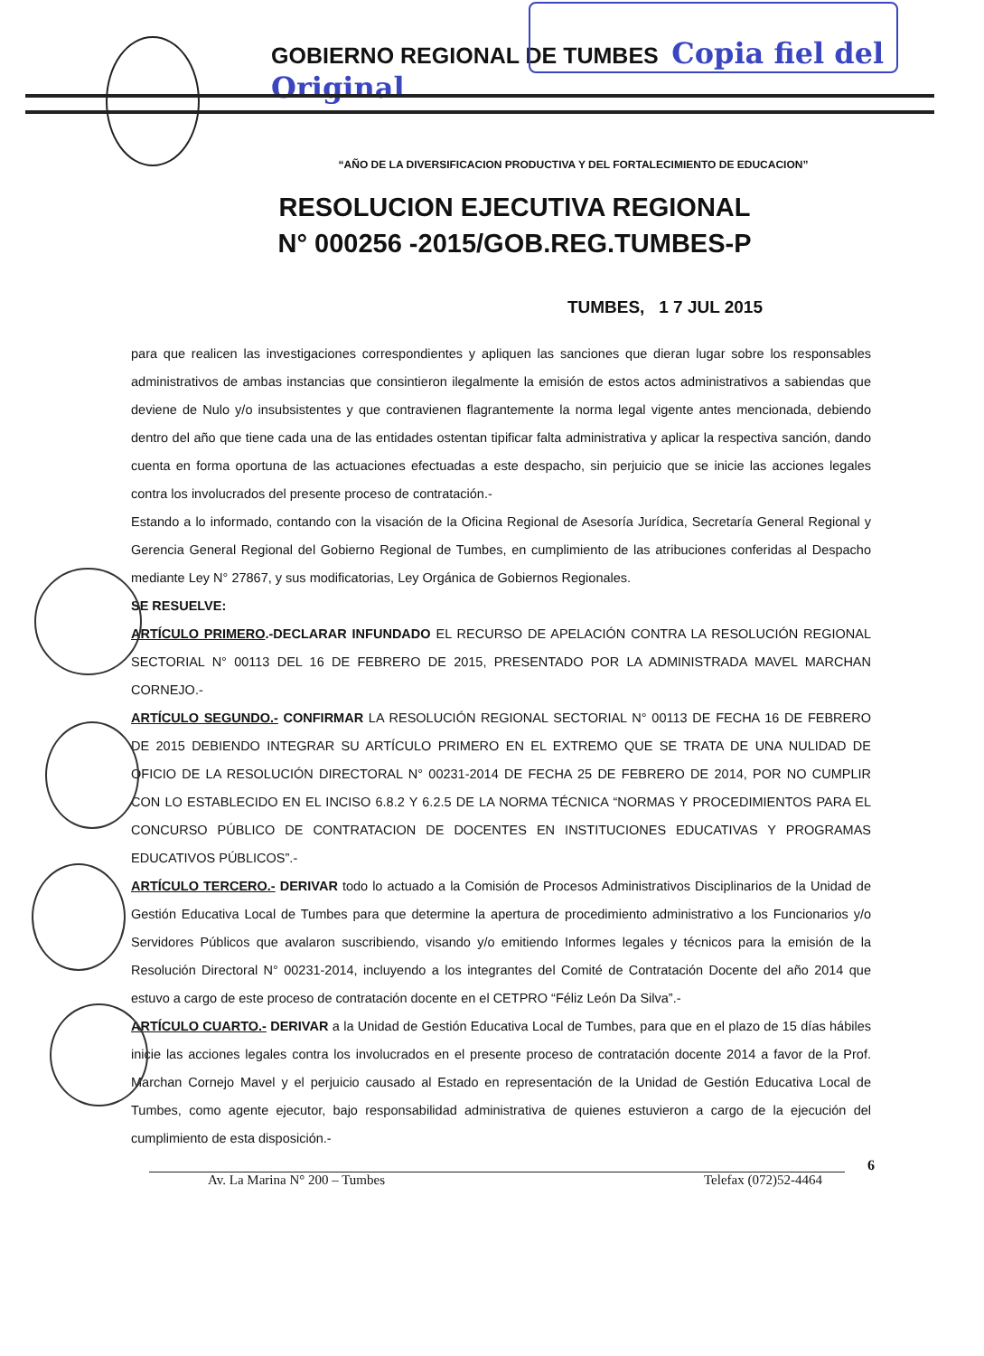GOBIERNO REGIONAL DE TUMBES Copia fiel del Original
“AÑO DE LA DIVERSIFICACION PRODUCTIVA Y DEL FORTALECIMIENTO DE EDUCACION”
RESOLUCION EJECUTIVA REGIONAL
N° 000256 -2015/GOB.REG.TUMBES-P
TUMBES, 1 7 JUL 2015
para que realicen las investigaciones correspondientes y apliquen las sanciones que dieran lugar sobre los responsables administrativos de ambas instancias que consintieron ilegalmente la emisión de estos actos administrativos a sabiendas que deviene de Nulo y/o insubsistentes y que contravienen flagrantemente la norma legal vigente antes mencionada, debiendo dentro del año que tiene cada una de las entidades ostentan tipificar falta administrativa y aplicar la respectiva sanción, dando cuenta en forma oportuna de las actuaciones efectuadas a este despacho, sin perjuicio que se inicie las acciones legales contra los involucrados del presente proceso de contratación.-
Estando a lo informado, contando con la visación de la Oficina Regional de Asesoría Jurídica, Secretaría General Regional y Gerencia General Regional del Gobierno Regional de Tumbes, en cumplimiento de las atribuciones conferidas al Despacho mediante Ley N° 27867, y sus modificatorias, Ley Orgánica de Gobiernos Regionales.
SE RESUELVE:
ARTÍCULO PRIMERO.-DECLARAR INFUNDADO EL RECURSO DE APELACIÓN CONTRA LA RESOLUCIÓN REGIONAL SECTORIAL N° 00113 DEL 16 DE FEBRERO DE 2015, PRESENTADO POR LA ADMINISTRADA MAVEL MARCHAN CORNEJO.-
ARTÍCULO SEGUNDO.- CONFIRMAR LA RESOLUCIÓN REGIONAL SECTORIAL N° 00113 DE FECHA 16 DE FEBRERO DE 2015 DEBIENDO INTEGRAR SU ARTÍCULO PRIMERO EN EL EXTREMO QUE SE TRATA DE UNA NULIDAD DE OFICIO DE LA RESOLUCIÓN DIRECTORAL N° 00231-2014 DE FECHA 25 DE FEBRERO DE 2014, POR NO CUMPLIR CON LO ESTABLECIDO EN EL INCISO 6.8.2 Y 6.2.5 DE LA NORMA TÉCNICA “NORMAS Y PROCEDIMIENTOS PARA EL CONCURSO PÚBLICO DE CONTRATACION DE DOCENTES EN INSTITUCIONES EDUCATIVAS Y PROGRAMAS EDUCATIVOS PÚBLICOS”.-
ARTÍCULO TERCERO.- DERIVAR todo lo actuado a la Comisión de Procesos Administrativos Disciplinarios de la Unidad de Gestión Educativa Local de Tumbes para que determine la apertura de procedimiento administrativo a los Funcionarios y/o Servidores Públicos que avalaron suscribiendo, visando y/o emitiendo Informes legales y técnicos para la emisión de la Resolución Directoral N° 00231-2014, incluyendo a los integrantes del Comité de Contratación Docente del año 2014 que estuvo a cargo de este proceso de contratación docente en el CETPRO “Féliz León Da Silva”.-
ARTÍCULO CUARTO.- DERIVAR a la Unidad de Gestión Educativa Local de Tumbes, para que en el plazo de 15 días hábiles inicie las acciones legales contra los involucrados en el presente proceso de contratación docente 2014 a favor de la Prof. Marchan Cornejo Mavel y el perjuicio causado al Estado en representación de la Unidad de Gestión Educativa Local de Tumbes, como agente ejecutor, bajo responsabilidad administrativa de quienes estuvieron a cargo de la ejecución del cumplimiento de esta disposición.-
6
Av. La Marina N° 200 – Tumbes Telefax (072)52-4464